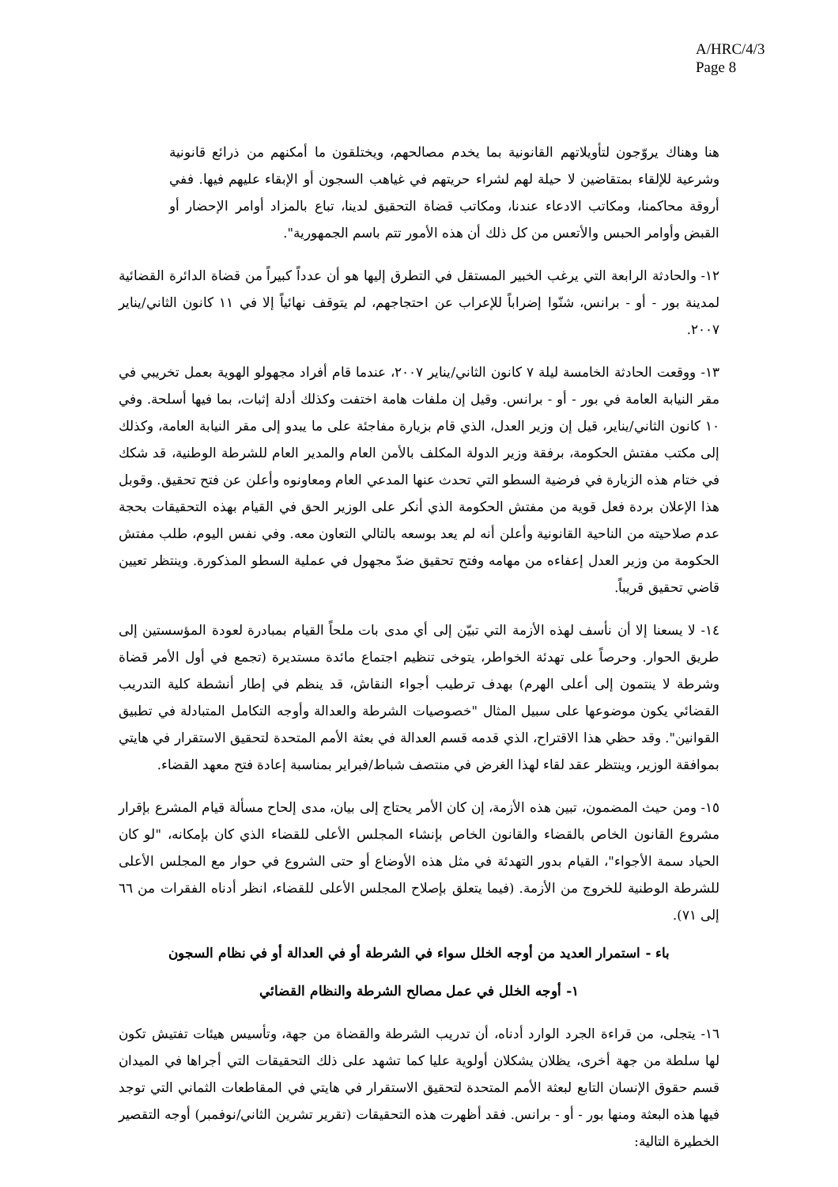A/HRC/4/3
Page 8
هنا وهناك يروّجون لتأويلاتهم القانونية بما يخدم مصالحهم، ويختلقون ما أمكنهم من ذرائع قانونية وشرعية للإلقاء بمتقاضين لا حيلة لهم لشراء حريتهم في غياهب السجون أو الإبقاء عليهم فيها. ففي أروقة محاكمنا، ومكاتب الادعاء عندنا، ومكاتب قضاة التحقيق لدينا، تباع بالمزاد أوامر الإحضار أو القبض وأوامر الحبس والأتعس من كل ذلك أن هذه الأمور تتم باسم الجمهورية".
١٢- والحادثة الرابعة التي يرغب الخبير المستقل في التطرق إليها هو أن عدداً كبيراً من قضاة الدائرة القضائية لمدينة بور - أو - برانس، شنّوا إضراباً للإعراب عن احتجاجهم، لم يتوقف نهائياً إلا في ١١ كانون الثاني/يناير ٢٠٠٧.
١٣- ووقعت الحادثة الخامسة ليلة ٧ كانون الثاني/يناير ٢٠٠٧، عندما قام أفراد مجهولو الهوية بعمل تخريبي في مقر النيابة العامة في بور - أو - برانس. وقيل إن ملفات هامة اختفت وكذلك أدلة إثبات، بما فيها أسلحة. وفي ١٠ كانون الثاني/يناير، قيل إن وزير العدل، الذي قام بزيارة مفاجئة على ما يبدو إلى مقر النيابة العامة، وكذلك إلى مكتب مفتش الحكومة، برفقة وزير الدولة المكلف بالأمن العام والمدير العام للشرطة الوطنية، قد شكك في ختام هذه الزيارة في فرضية السطو التي تحدث عنها المدعي العام ومعاونوه وأعلن عن فتح تحقيق. وقوبل هذا الإعلان بردة فعل قوية من مفتش الحكومة الذي أنكر على الوزير الحق في القيام بهذه التحقيقات بحجة عدم صلاحيته من الناحية القانونية وأعلن أنه لم يعد بوسعه بالتالي التعاون معه. وفي نفس اليوم، طلب مفتش الحكومة من وزير العدل إعفاءه من مهامه وفتح تحقيق ضدّ مجهول في عملية السطو المذكورة. وينتظر تعيين قاضي تحقيق قريباً.
١٤- لا يسعنا إلا أن نأسف لهذه الأزمة التي تبيّن إلى أي مدى بات ملحاً القيام بمبادرة لعودة المؤسستين إلى طريق الحوار. وحرصاً على تهدئة الخواطر، يتوخى تنظيم اجتماع مائدة مستديرة (تجمع في أول الأمر قضاة وشرطة لا ينتمون إلى أعلى الهرم) بهدف ترطيب أجواء النقاش، قد ينظم في إطار أنشطة كلية التدريب القضائي يكون موضوعها على سبيل المثال "خصوصيات الشرطة والعدالة وأوجه التكامل المتبادلة في تطبيق القوانين". وقد حظي هذا الاقتراح، الذي قدمه قسم العدالة في بعثة الأمم المتحدة لتحقيق الاستقرار في هايتي بموافقة الوزير، وينتظر عقد لقاء لهذا الغرض في منتصف شباط/فبراير بمناسبة إعادة فتح معهد القضاء.
١٥- ومن حيث المضمون، تبين هذه الأزمة، إن كان الأمر يحتاج إلى بيان، مدى إلحاح مسألة قيام المشرع بإقرار مشروع القانون الخاص بالقضاء والقانون الخاص بإنشاء المجلس الأعلى للقضاء الذي كان بإمكانه، "لو كان الحياد سمة الأجواء"، القيام بدور التهدئة في مثل هذه الأوضاع أو حتى الشروع في حوار مع المجلس الأعلى للشرطة الوطنية للخروج من الأزمة. (فيما يتعلق بإصلاح المجلس الأعلى للقضاء، انظر أدناه الفقرات من ٦٦ إلى ٧١).
باء - استمرار العديد من أوجه الخلل سواء في الشرطة أو في العدالة أو في نظام السجون
١- أوجه الخلل في عمل مصالح الشرطة والنظام القضائي
١٦- يتجلى، من قراءة الجرد الوارد أدناه، أن تدريب الشرطة والقضاة من جهة، وتأسيس هيئات تفتيش تكون لها سلطة من جهة أخرى، يظلان يشكلان أولوية عليا كما تشهد على ذلك التحقيقات التي أجراها في الميدان قسم حقوق الإنسان التابع لبعثة الأمم المتحدة لتحقيق الاستقرار في هايتي في المقاطعات الثماني التي توجد فيها هذه البعثة ومنها بور - أو - برانس. فقد أظهرت هذه التحقيقات (تقرير تشرين الثاني/نوفمبر) أوجه التقصير الخطيرة التالية: